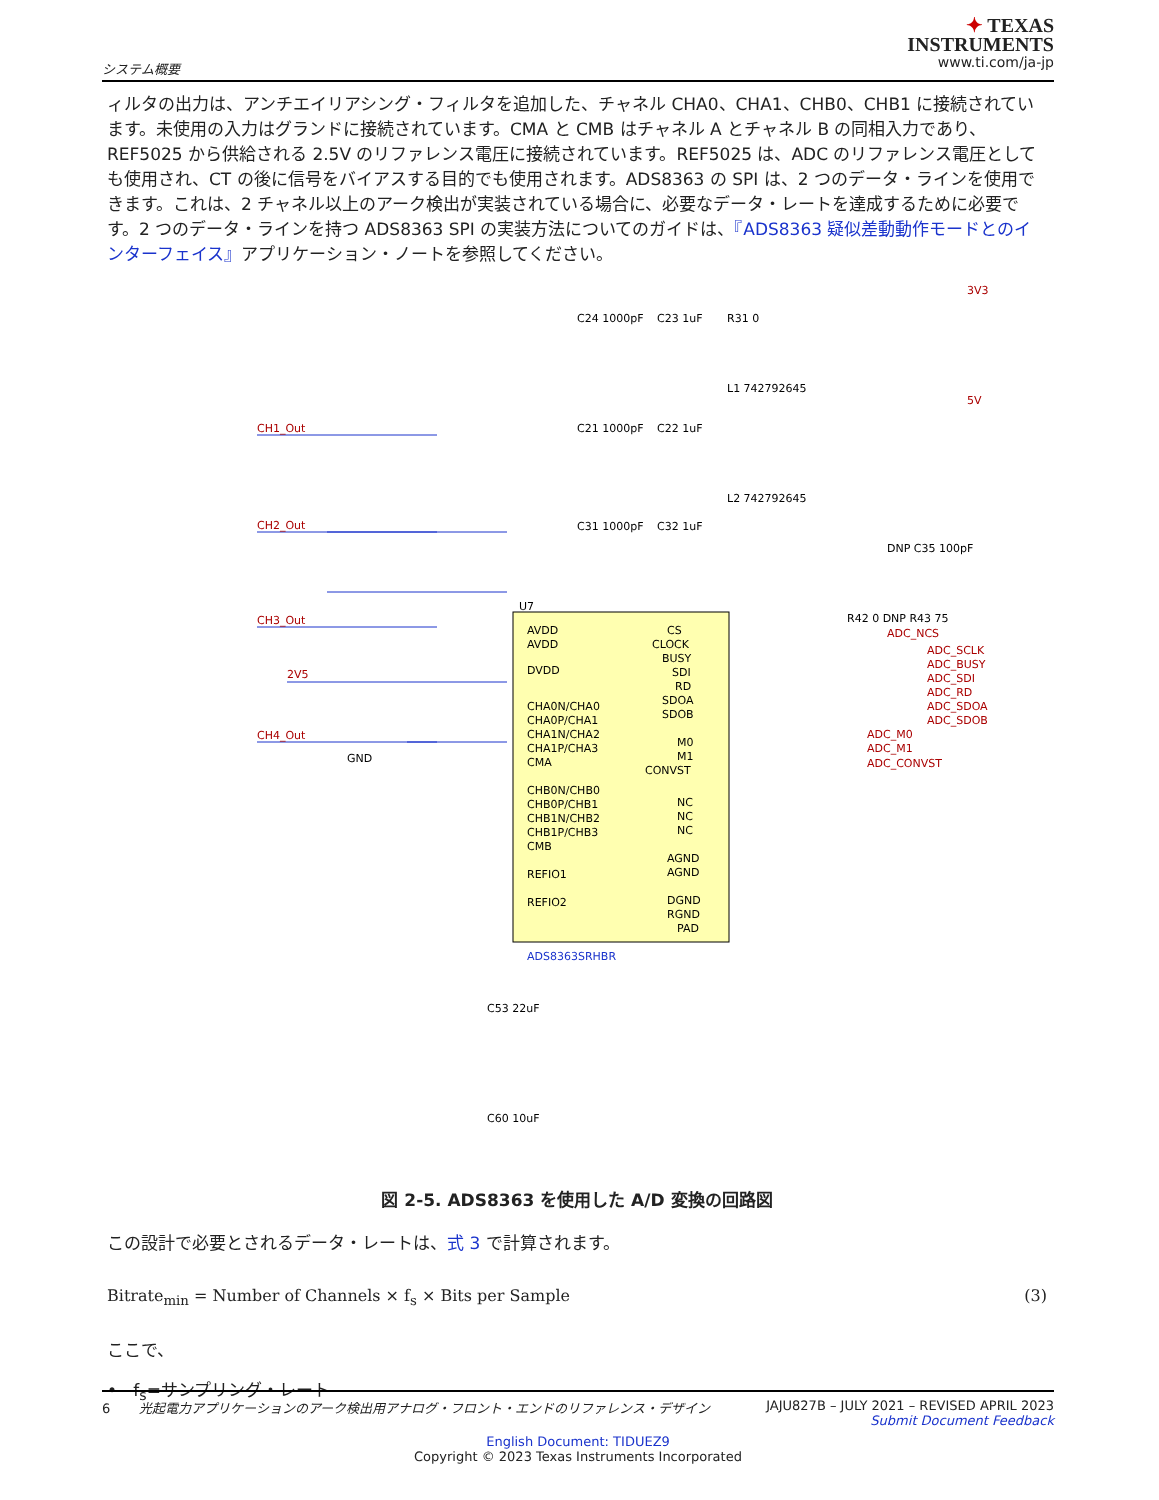システム概要
✦ TEXAS
INSTRUMENTS
www.ti.com/ja-jp
ィルタの出力は、アンチエイリアシング・フィルタを追加した、チャネル CHA0、CHA1、CHB0、CHB1 に接続されています。未使用の入力はグランドに接続されています。CMA と CMB はチャネル A とチャネル B の同相入力であり、REF5025 から供給される 2.5V のリファレンス電圧に接続されています。REF5025 は、ADC のリファレンス電圧としても使用され、CT の後に信号をバイアスする目的でも使用されます。ADS8363 の SPI は、2 つのデータ・ラインを使用できます。これは、2 チャネル以上のアーク検出が実装されている場合に、必要なデータ・レートを達成するために必要です。2 つのデータ・ラインを持つ ADS8363 SPI の実装方法についてのガイドは、『ADS8363 疑似差動動作モードとのインターフェイス』アプリケーション・ノートを参照してください。
U7
AVDD
AVDD
DVDD
CHA0N/CHA0
CHA0P/CHA1
CHA1N/CHA2
CHA1P/CHA3
CMA
CHB0N/CHB0
CHB0P/CHB1
CHB1N/CHB2
CHB1P/CHB3
CMB
REFIO1
REFIO2
CS
CLOCK
BUSY
SDI
RD
SDOA
SDOB
M0
M1
CONVST
NC
NC
NC
AGND
AGND
DGND
RGND
PAD
ADS8363SRHBR
CH1_Out
CH2_Out
CH3_Out
CH4_Out
2V5
3V3
5V
ADC_NCS
ADC_SCLK
ADC_BUSY
ADC_SDI
ADC_RD
ADC_SDOA
ADC_SDOB
ADC_M0
ADC_M1
ADC_CONVST
GND
C24 1000pF
C23 1uF
C21 1000pF
C22 1uF
C31 1000pF
C32 1uF
R31 0
L1 742792645
L2 742792645
DNP C35 100pF
R42 0 DNP R43 75
C53 22uF
C60 10uF
図 2-5. ADS8363 を使用した A/D 変換の回路図
この設計で必要とされるデータ・レートは、式 3 で計算されます。
Bitrate<sub>min</sub> = Number of Channels × f<sub>s</sub> × Bits per Sample (3)
ここで、
• f<sub>s</sub>=サンプリング・レート
6 光起電力アプリケーションのアーク検出用アナログ・フロント・エンドのリファレンス・デザイン JAJU827B – JULY 2021 – REVISED APRIL 2023
Submit Document Feedback
English Document: TIDUEZ9
Copyright © 2023 Texas Instruments Incorporated